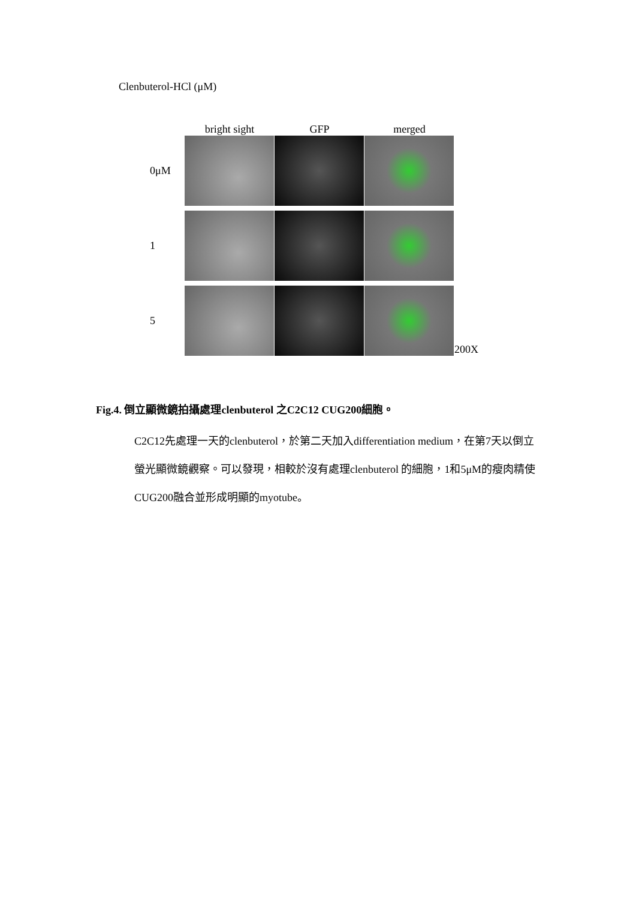Clenbuterol-HCl (μM)
bright sight GFP merged
0μM
1
5 200X
Fig.4. 倒立顯微鏡拍攝處理clenbuterol 之C2C12 CUG200細胞。
C2C12先處理一天的clenbuterol，於第二天加入differentiation medium，在第7天以倒立螢光顯微鏡觀察。可以發現，相較於沒有處理clenbuterol 的細胞，1和5μM的瘦肉精使CUG200融合並形成明顯的myotube。